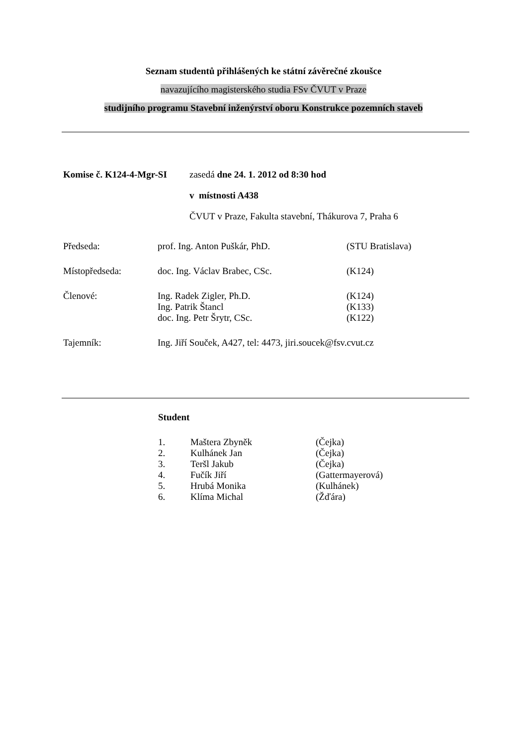Seznam studentů přihlášených ke státní závěrečné zkoušce
navazujícího magisterského studia FSv ČVUT v Praze
studijního programu Stavební inženýrství oboru Konstrukce pozemních staveb
| Komise č. K124-4-Mgr-SI | zasedá dne 24. 1. 2012 od 8:30 hod |
| | v místnosti A438 |
| | ČVUT v Praze, Fakulta stavební, Thákurova 7, Praha 6 |
| Předseda: | prof. Ing. Anton Puškár, PhD. | (STU Bratislava) |
| Místopředseda: | doc. Ing. Václav Brabec, CSc. | (K124) |
| Členové: | Ing. Radek Zigler, Ph.D. | (K124) |
| | Ing. Patrik Štancl | (K133) |
| | doc. Ing. Petr Šrytr, CSc. | (K122) |
| Tajemník: | Ing. Jiří Souček, A427, tel: 4473, jiri.soucek@fsv.cvut.cz | |
Student
| 1. | Maštera Zbyněk | (Čejka) |
| 2. | Kulhánek Jan | (Čejka) |
| 3. | Teršl Jakub | (Čejka) |
| 4. | Fučík Jiří | (Gattermayerová) |
| 5. | Hrubá Monika | (Kulhánek) |
| 6. | Klíma Michal | (Žďára) |